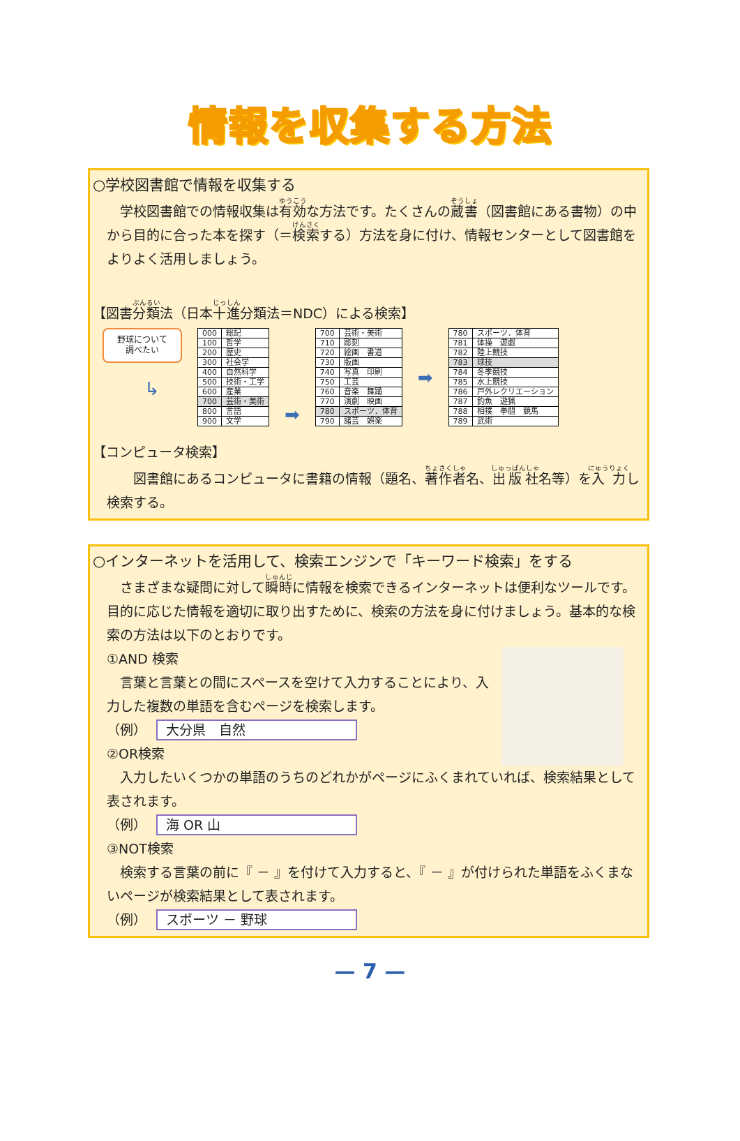情報を収集する方法
○学校図書館で情報を収集する
　学校図書館での情報収集は有効な方法です。たくさんの蔵書（図書館にある書物）の中から目的に合った本を探す（＝検索する）方法を身に付け、情報センターとして図書館をよりよく活用しましょう。
【図書分類法（日本十進分類法＝NDC）による検索】
野球について
調べたい
↳
| 000 | 総記 |
| 100 | 哲学 |
| 200 | 歴史 |
| 300 | 社会学 |
| 400 | 自然科学 |
| 500 | 技術・工学 |
| 600 | 産業 |
| 700 | 芸術・美術 |
| 800 | 言語 |
| 900 | 文学 |
➡
| 700 | 芸術・美術 |
| 710 | 彫刻 |
| 720 | 絵画 書道 |
| 730 | 版画 |
| 740 | 写真 印刷 |
| 750 | 工芸 |
| 760 | 音楽 舞踊 |
| 770 | 演劇 映画 |
| 780 | スポーツ．体育 |
| 790 | 諸芸 娯楽 |
➡
| 780 | スポーツ．体育 |
| 781 | 体操 遊戯 |
| 782 | 陸上競技 |
| 783 | 球技 |
| 784 | 冬季競技 |
| 785 | 水上競技 |
| 786 | 戸外レクリエーション |
| 787 | 釣魚 遊猟 |
| 788 | 相撲 拳闘 競馬 |
| 789 | 武術 |
【コンピュータ検索】
　　図書館にあるコンピュータに書籍の情報（題名、著作者名、出版社名等）を入力し検索する。
○インターネットを活用して、検索エンジンで「キーワード検索」をする
　さまざまな疑問に対して瞬時に情報を検索できるインターネットは便利なツールです。目的に応じた情報を適切に取り出すために、検索の方法を身に付けましょう。基本的な検索の方法は以下のとおりです。
①AND 検索
　言葉と言葉との間にスペースを空けて入力することにより、入力した複数の単語を含むページを検索します。
（例） 大分県　自然
②OR検索
　入力したいくつかの単語のうちのどれかがページにふくまれていれば、検索結果として表されます。
（例） 海 OR 山
③NOT検索
　検索する言葉の前に『 － 』を付けて入力すると、『 － 』が付けられた単語をふくまないページが検索結果として表されます。
（例） スポーツ － 野球
— 7 —